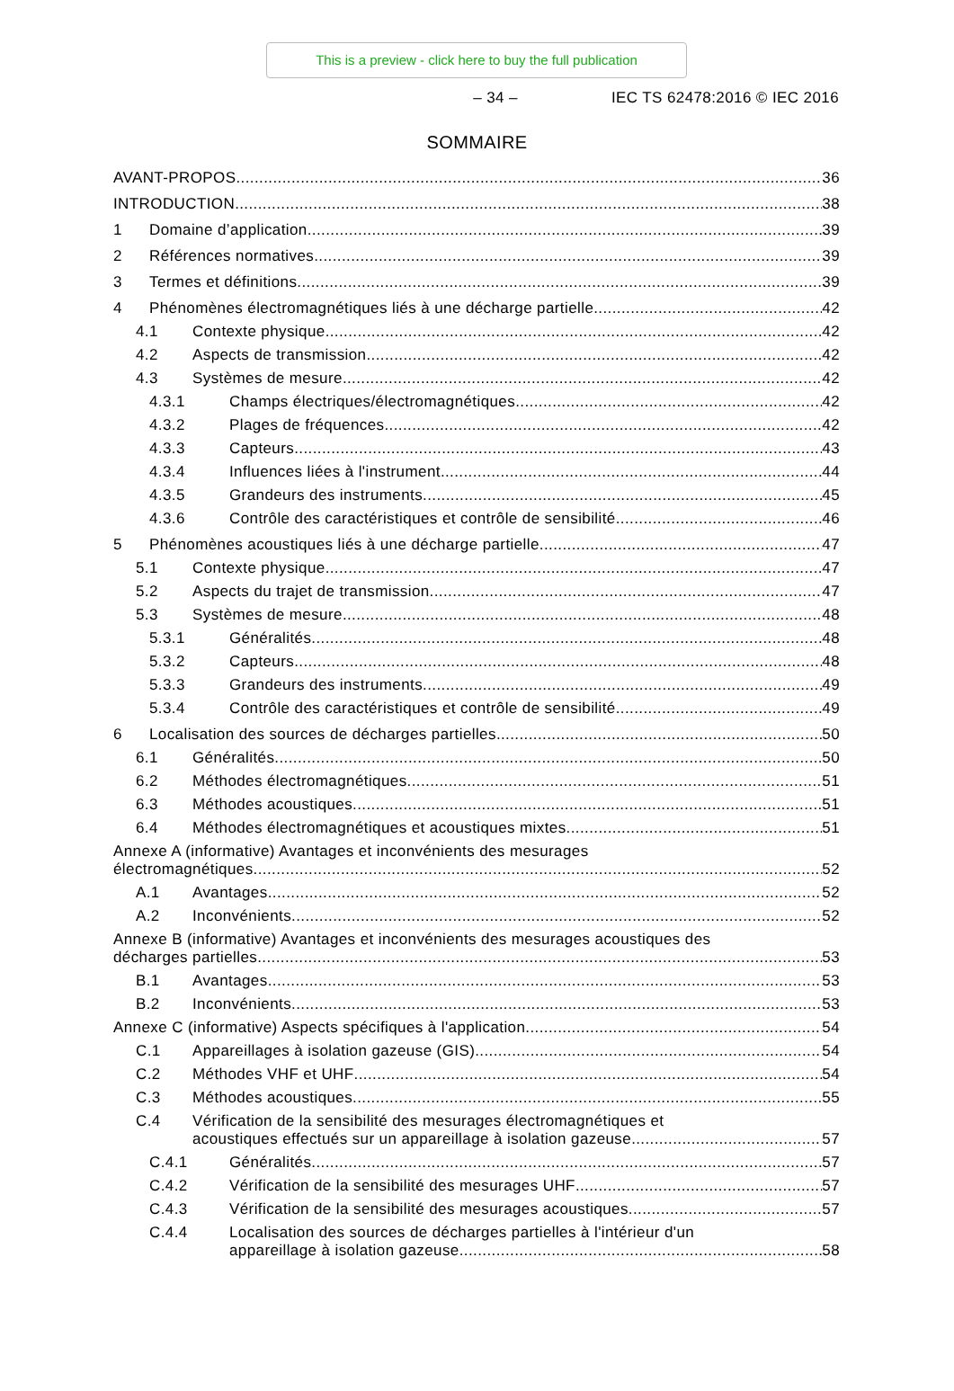This is a preview - click here to buy the full publication
– 34 – IEC TS 62478:2016 © IEC 2016
SOMMAIRE
AVANT-PROPOS 36
INTRODUCTION 38
1 Domaine d’application 39
2 Références normatives 39
3 Termes et définitions 39
4 Phénomènes électromagnétiques liés à une décharge partielle 42
4.1 Contexte physique 42
4.2 Aspects de transmission 42
4.3 Systèmes de mesure 42
4.3.1 Champs électriques/électromagnétiques 42
4.3.2 Plages de fréquences 42
4.3.3 Capteurs 43
4.3.4 Influences liées à l'instrument 44
4.3.5 Grandeurs des instruments 45
4.3.6 Contrôle des caractéristiques et contrôle de sensibilité 46
5 Phénomènes acoustiques liés à une décharge partielle 47
5.1 Contexte physique 47
5.2 Aspects du trajet de transmission 47
5.3 Systèmes de mesure 48
5.3.1 Généralités 48
5.3.2 Capteurs 48
5.3.3 Grandeurs des instruments 49
5.3.4 Contrôle des caractéristiques et contrôle de sensibilité 49
6 Localisation des sources de décharges partielles 50
6.1 Généralités 50
6.2 Méthodes électromagnétiques 51
6.3 Méthodes acoustiques 51
6.4 Méthodes électromagnétiques et acoustiques mixtes 51
Annexe A (informative) Avantages et inconvénients des mesurages
électromagnétiques 52
A.1 Avantages 52
A.2 Inconvénients 52
Annexe B (informative) Avantages et inconvénients des mesurages acoustiques des
décharges partielles 53
B.1 Avantages 53
B.2 Inconvénients 53
Annexe C (informative) Aspects spécifiques à l'application 54
C.1 Appareillages à isolation gazeuse (GIS) 54
C.2 Méthodes VHF et UHF 54
C.3 Méthodes acoustiques 55
C.4 Vérification de la sensibilité des mesurages électromagnétiques et
acoustiques effectués sur un appareillage à isolation gazeuse 57
C.4.1 Généralités 57
C.4.2 Vérification de la sensibilité des mesurages UHF 57
C.4.3 Vérification de la sensibilité des mesurages acoustiques 57
C.4.4 Localisation des sources de décharges partielles à l'intérieur d'un
appareillage à isolation gazeuse 58